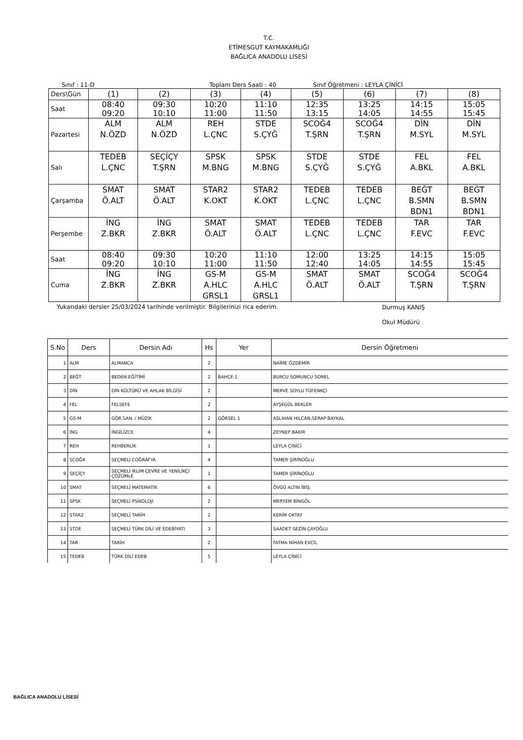T.C.
ETİMESGUT KAYMAKAMLIĞI
BAĞLICA ANADOLU LİSESİ
Sınıf : 11-D Toplam Ders Saati : 40 Sınıf Öğretmeni : LEYLA ÇİNİCİ
| Ders\Gün | (1) | (2) | (3) | (4) | (5) | (6) | (7) | (8) |
| Saat | 08:40 09:20 | 09:30 10:10 | 10:20 11:00 | 11:10 11:50 | 12:35 13:15 | 13:25 14:05 | 14:15 14:55 | 15:05 15:45 |
| Pazartesi | ALM N.ÖZD | ALM N.ÖZD | REH L.ÇNC | STDE S.ÇYĞ | SCOĞ4 T.ŞRN | SCOĞ4 T.ŞRN | DİN M.SYL | DİN M.SYL |
| Salı | TEDEB L.ÇNC | SEÇİÇY T.ŞRN | SPSK M.BNG | SPSK M.BNG | STDE S.ÇYĞ | STDE S.ÇYĞ | FEL A.BKL | FEL A.BKL |
| Çarşamba | SMAT Ö.ALT | SMAT Ö.ALT | STAR2 K.OKT | STAR2 K.OKT | TEDEB L.ÇNC | TEDEB L.ÇNC | BEĞT B.SMN BDN1 | BEĞT B.SMN BDN1 |
| Perşembe | İNG Z.BKR | İNG Z.BKR | SMAT Ö.ALT | SMAT Ö.ALT | TEDEB L.ÇNC | TEDEB L.ÇNC | TAR F.EVC | TAR F.EVC |
| Saat | 08:40 09:20 | 09:30 10:10 | 10:20 11:00 | 11:10 11:50 | 12:00 12:40 | 13:25 14:05 | 14:15 14:55 | 15:05 15:45 |
| Cuma | İNG Z.BKR | İNG Z.BKR | GS-M A.HLC GRSL1 | GS-M A.HLC GRSL1 | SMAT Ö.ALT | SMAT Ö.ALT | SCOĞ4 T.ŞRN | SCOĞ4 T.ŞRN |
Yukarıdaki dersler 25/03/2024 tarihinde verilmiştir. Bilgilerinizi rica ederim. Durmuş KANIŞ
Okul Müdürü
| S.No | Ders | Dersin Adı | Hs | Yer | Dersin Öğretmeni |
| --- | --- | --- | --- | --- | --- |
| 1 | ALM | ALMANCA | 2 | | NAİME ÖZDEMİR |
| 2 | BEĞT | BEDEN EĞİTİMİ | 2 | BAHÇE 1 | BURCU SOMUNCU SONEL |
| 3 | DİN | DİN KÜLTÜRÜ VE AHLAK BİLGİSİ | 2 | | MERVE SOYLU TÜFENKÇİ |
| 4 | FEL | FELSEFE | 2 | | AYŞEGÜL BEKLER |
| 5 | GS-M | GÖR.SAN. / MÜZİK | 2 | GÖRSEL 1 | ASLIHAN HILCAN,SERAP BAYKAL |
| 6 | İNG | İNGİLİZCE | 4 | | ZEYNEP BAKIR |
| 7 | REH | REHBERLİK | 1 | | LEYLA ÇİNİCİ |
| 8 | SCOĞ4 | SEÇMELİ COĞRAFYA | 4 | | TAMER ŞİRİNOĞLU |
| 9 | SEÇİÇY | SEÇMELİ İKLİM ÇEVRE VE YENİLİKÇİ ÇÖZÜMLE | 1 | | TAMER ŞİRİNOĞLU |
| 10 | SMAT | SEÇMELİ MATEMATİK | 6 | | ÖVGÜ ALTIN İBİŞ |
| 11 | SPSK | SEÇMELİ PSİKOLOJİ | 2 | | MERYEM BİNGÖL |
| 12 | STAR2 | SEÇMELİ TARİH | 2 | | KERİM OKTAY |
| 13 | STDE | SEÇMELİ TÜRK DİLİ VE EDEBİYATI | 3 | | SAADET SEZİN ÇAYOĞLU |
| 14 | TAR | TARİH | 2 | | FATMA NİHAN EVCİL |
| 15 | TEDEB | TÜRK DİLİ EDEB | 5 | | LEYLA ÇİNİCİ |
BAĞLICA ANADOLU LİSESİ